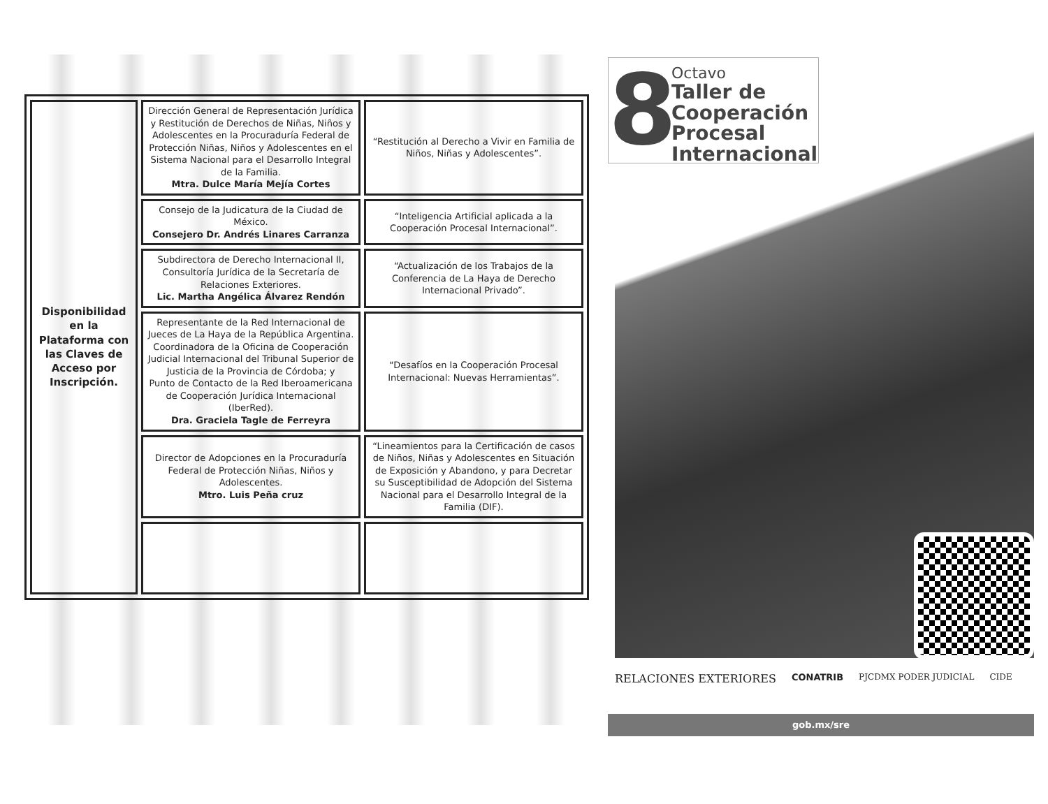| Disponibilidad en la Plataforma con las Claves de Acceso por Inscripción. | Dirección General de Representación Jurídica y Restitución de Derechos de Niñas, Niños y Adolescentes en la Procuraduría Federal de Protección Niñas, Niños y Adolescentes en el Sistema Nacional para el Desarrollo Integral de la Familia. Mtra. Dulce María Mejía Cortes | “Restitución al Derecho a Vivir en Familia de Niños, Niñas y Adolescentes”. |
| | Consejo de la Judicatura de la Ciudad de México. Consejero Dr. Andrés Linares Carranza | “Inteligencia Artificial aplicada a la Cooperación Procesal Internacional”. |
| | Subdirectora de Derecho Internacional II, Consultoría Jurídica de la Secretaría de Relaciones Exteriores. Lic. Martha Angélica Álvarez Rendón | “Actualización de los Trabajos de la Conferencia de La Haya de Derecho Internacional Privado”. |
| | Representante de la Red Internacional de Jueces de La Haya de la República Argentina. Coordinadora de la Oficina de Cooperación Judicial Internacional del Tribunal Superior de Justicia de la Provincia de Córdoba; y Punto de Contacto de la Red Iberoamericana de Cooperación Jurídica Internacional (IberRed). Dra. Graciela Tagle de Ferreyra | “Desafíos en la Cooperación Procesal Internacional: Nuevas Herramientas”. |
| | Director de Adopciones en la Procuraduría Federal de Protección Niñas, Niños y Adolescentes. Mtro. Luis Peña cruz | “Lineamientos para la Certificación de casos de Niños, Niñas y Adolescentes en Situación de Exposición y Abandono, y para Decretar su Susceptibilidad de Adopción del Sistema Nacional para el Desarrollo Integral de la Familia (DIF). |
8
Octavo
Taller de Cooperación Procesal Internacional
RELACIONES EXTERIORES
CONATRIB PJCDMX PODER JUDICIAL CIDE
gob.mx/sre